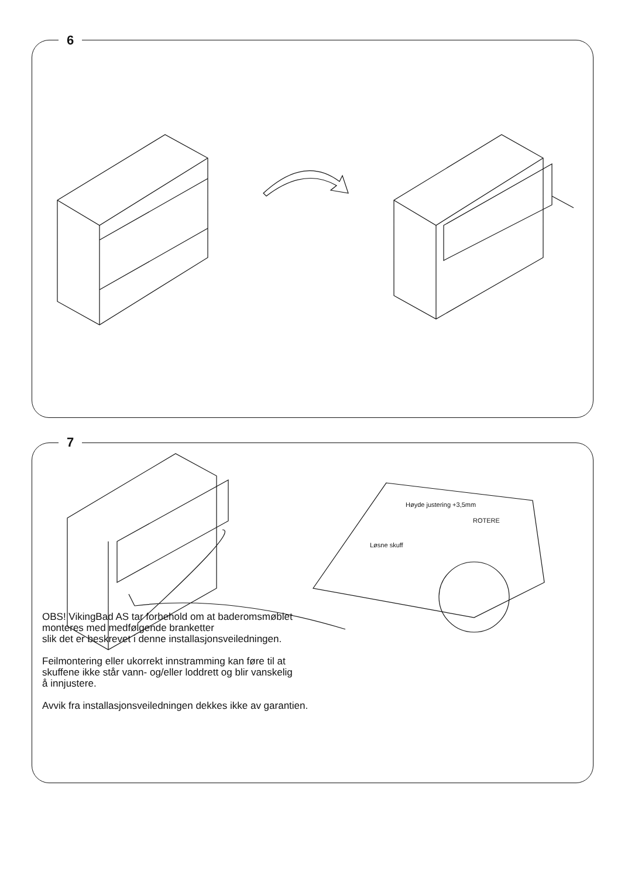6
7
Høyde justering +3,5mm
ROTERE
Løsne skuff
OBS! VikingBad AS tar forbehold om at baderomsmøblet
monteres med medfølgende branketter
slik det er beskrevet i denne installasjonsveiledningen.
Feilmontering eller ukorrekt innstramming kan føre til at
skuffene ikke står vann- og/eller loddrett og blir vanskelig
å innjustere.
Avvik fra installasjonsveiledningen dekkes ikke av garantien.